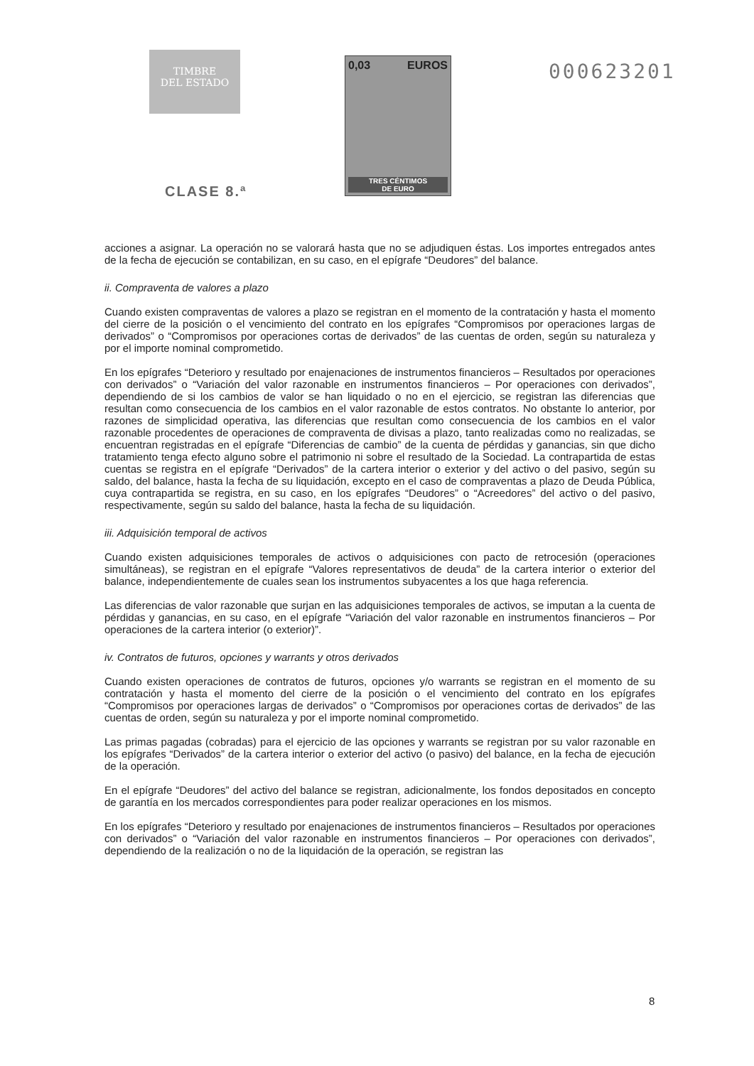TIMBRE
DEL ESTADO
CLASE 8.ª
0,03 EUROS
TRES CÉNTIMOS
DE EURO
000623201
acciones a asignar. La operación no se valorará hasta que no se adjudiquen éstas. Los importes entregados antes de la fecha de ejecución se contabilizan, en su caso, en el epígrafe “Deudores” del balance.
ii. Compraventa de valores a plazo
Cuando existen compraventas de valores a plazo se registran en el momento de la contratación y hasta el momento del cierre de la posición o el vencimiento del contrato en los epígrafes “Compromisos por operaciones largas de derivados” o “Compromisos por operaciones cortas de derivados” de las cuentas de orden, según su naturaleza y por el importe nominal comprometido.
En los epígrafes “Deterioro y resultado por enajenaciones de instrumentos financieros – Resultados por operaciones con derivados” o “Variación del valor razonable en instrumentos financieros – Por operaciones con derivados”, dependiendo de si los cambios de valor se han liquidado o no en el ejercicio, se registran las diferencias que resultan como consecuencia de los cambios en el valor razonable de estos contratos. No obstante lo anterior, por razones de simplicidad operativa, las diferencias que resultan como consecuencia de los cambios en el valor razonable procedentes de operaciones de compraventa de divisas a plazo, tanto realizadas como no realizadas, se encuentran registradas en el epígrafe “Diferencias de cambio” de la cuenta de pérdidas y ganancias, sin que dicho tratamiento tenga efecto alguno sobre el patrimonio ni sobre el resultado de la Sociedad. La contrapartida de estas cuentas se registra en el epígrafe “Derivados” de la cartera interior o exterior y del activo o del pasivo, según su saldo, del balance, hasta la fecha de su liquidación, excepto en el caso de compraventas a plazo de Deuda Pública, cuya contrapartida se registra, en su caso, en los epígrafes “Deudores” o “Acreedores” del activo o del pasivo, respectivamente, según su saldo del balance, hasta la fecha de su liquidación.
iii. Adquisición temporal de activos
Cuando existen adquisiciones temporales de activos o adquisiciones con pacto de retrocesión (operaciones simultáneas), se registran en el epígrafe “Valores representativos de deuda” de la cartera interior o exterior del balance, independientemente de cuales sean los instrumentos subyacentes a los que haga referencia.
Las diferencias de valor razonable que surjan en las adquisiciones temporales de activos, se imputan a la cuenta de pérdidas y ganancias, en su caso, en el epígrafe “Variación del valor razonable en instrumentos financieros – Por operaciones de la cartera interior (o exterior)”.
iv. Contratos de futuros, opciones y warrants y otros derivados
Cuando existen operaciones de contratos de futuros, opciones y/o warrants se registran en el momento de su contratación y hasta el momento del cierre de la posición o el vencimiento del contrato en los epígrafes “Compromisos por operaciones largas de derivados” o “Compromisos por operaciones cortas de derivados” de las cuentas de orden, según su naturaleza y por el importe nominal comprometido.
Las primas pagadas (cobradas) para el ejercicio de las opciones y warrants se registran por su valor razonable en los epígrafes “Derivados” de la cartera interior o exterior del activo (o pasivo) del balance, en la fecha de ejecución de la operación.
En el epígrafe “Deudores” del activo del balance se registran, adicionalmente, los fondos depositados en concepto de garantía en los mercados correspondientes para poder realizar operaciones en los mismos.
En los epígrafes “Deterioro y resultado por enajenaciones de instrumentos financieros – Resultados por operaciones con derivados” o “Variación del valor razonable en instrumentos financieros – Por operaciones con derivados”, dependiendo de la realización o no de la liquidación de la operación, se registran las
8